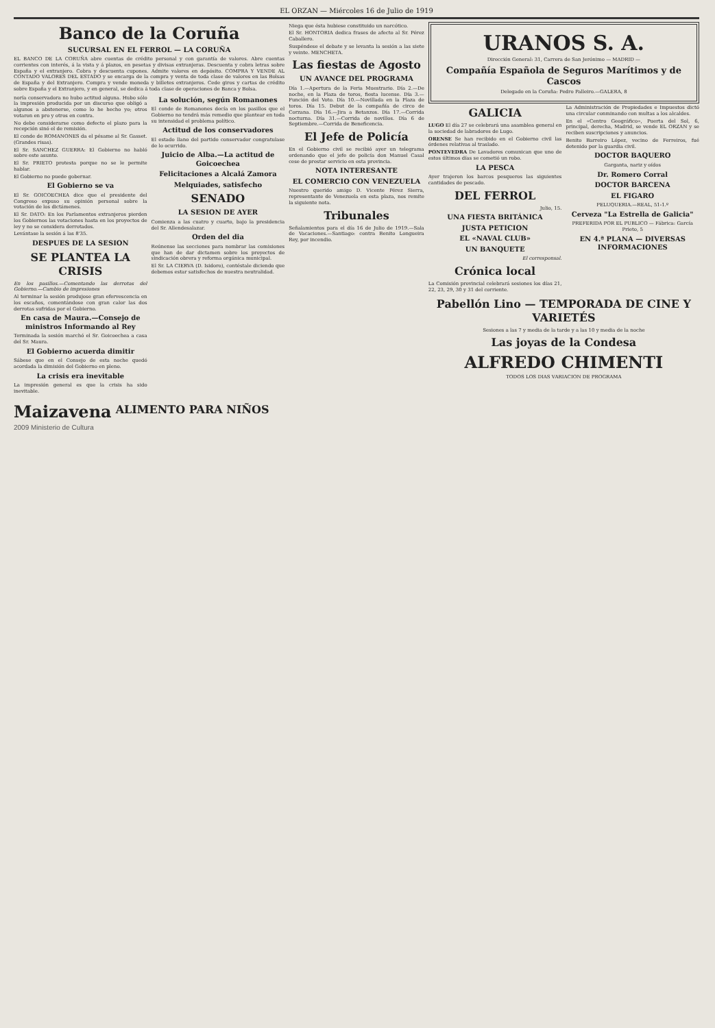EL ORZAN — Miércoles 16 de Julio de 1919
Banco de la Coruña
SUCURSAL EN EL FERROL — LA CORUÑA
EL BANCO DE LA CORUÑA abre cuentas de crédito personal y con garantía de valores. Abre cuentas corrientes con interés, á la vista y á plazos, en pesetas y divisas extranjeras. Descuenta y cobra letras sobre España y el extranjero. Cobra y descuenta cupones. Admite valores en depósito. COMPRA Y VENDE AL CONTADO VALORES DEL ESTADO y se encarga de la compra y venta de toda clase de valores en las Bolsas de España y del Extranjero. Compra y vende moneda y billetes extranjeros. Cede giros y cartas de crédito sobre España y el Extranjero, y en general, se dedica á toda clase de operaciones de Banca y Bolsa.
noría conservadora no hubo actitud alguna. Hubo sólo la impresión producida por un discurso que obligó a algunos a abstenerse, como lo he hecho yo; otros votaron en pro y otros en contra.
No debe considerarse como defecto el plazo para la recepción sinó el de remisión.
El conde de ROMANONES da el pésame al Sr. Gasset. (Grandes risas).
El Sr. SANCHEZ GUERRA: El Gobierno no habló sobre este asunto.
El Sr. PRIETO protesta porque no se le permite hablar.
El Gobierno no puede gobernar.
El Gobierno se va
El Sr. GOICOECHEA dice que el presidente del Congreso expuso su opinión personal sobre la votación de los dictámenes.
El Sr. DATO: En los Parlamentos extranjeros pierden los Gobiernos las votaciones hasta en los proyectos de ley y no se considera derrotados.
Levántase la sesión á las 8'35.
DESPUES DE LA SESION
SE PLANTEA LA CRISIS
En los pasillos.—Comentando las derrotas del Gobierno.—Cambio de impresiones
Al terminar la sesión produjose gran efervescencia en los escaños, comentándose con gran calor las dos derrotas sufridas por el Gobierno.
En casa de Maura.—Consejo de ministros Informando al Rey
Terminada la sesión marchó el Sr. Goicoechea a casa del Sr. Maura.
El Gobierno acuerda dimitir
Sábese que en el Consejo de esta noche quedó acordada la dimisión del Gobierno en pleno.
La crisis era inevitable
La impresión general es que la crisis ha sido inevitable.
La solución, según Romanones
El conde de Romanones decía en los pasillos que el Gobierno no tendrá más remedio que plantear en toda su intensidad el problema político.
Actitud de los conservadores
El estado llano del partido conservador congratulase de lo ocurrido.
Juicio de Alba.—La actitud de Goicoechea
Felicitaciones a Alcalá Zamora
Melquiades, satisfecho
SENADO
LA SESION DE AYER
Comienza a las cuatro y cuarto, bajo la presidencia del Sr. Allendesalazar.
Orden del dia
Reúnense las secciones para nombrar las comisiones que han de dar dictamen sobre los proyectos de sindicación obrera y reforma orgánica municipal.
El Sr. LA CIERVA (D. Isidoro), contéstale diciendo que debemos estar satisfechos de nuestra neutralidad.
Niega que ésta hubiese constituido un narcótico.
El Sr. HONTORIA dedica frases de afecto al Sr. Pérez Caballero.
Suspéndese el debate y se levanta la sesión a las siete y veinte. MENCHETA.
Las fiestas de Agosto
UN AVANCE DEL PROGRAMA
Día 1.—Apertura de la Feria Muestrario. Día 2.—De noche, en la Plaza de toros, fiesta lucense. Día 3.—Función del Voto. Día 10.—Novillada en la Plaza de toros. Día 15. Debut de la compañía de circo de Corzana. Día 16.—Jira a Betanzos. Día 17.—Corrida nocturna. Día 31.—Corrida de novillos. Día 6 de Septiembre.—Corrida de Beneficencia.
El Jefe de Policía
En el Gobierno civil se recibió ayer un telegrama ordenando que el jefe de policía don Manuel Casal cese de prestar servicio en esta provincia.
NOTA INTERESANTE
EL COMERCIO CON VENEZUELA
Nuestro querido amigo D. Vicente Pérez Sierra, representante de Venezuela en esta plaza, nos remite la siguiente nota.
Tribunales
Señalamientos para el día 16 de Julio de 1919.—Sala de Vacaciones.—Santiago: contra Benito Longueira Rey, por incendio.
URANOS S. A.
Dirección General: 31, Carrera de San Jerónimo — MADRID —
Compañía Española de Seguros Marítimos y de Cascos
Delegado en la Coruña: Pedro Palleiro.—GALERA, 8
GALICIA
LUGO El día 27 se celebrará una asamblea general en la sociedad de labradores de Lugo.
ORENSE Se han recibido en el Gobierno civil las órdenes relativas al traslado.
PONTEVEDRA De Lavadores comunican que uno de estos últimos días se cometió un robo.
LA PESCA
Ayer trajeron los barcos pesqueros las siguientes cantidades de pescado.
DEL FERROL
Julio, 15.
UNA FIESTA BRITÁNICA
JUSTA PETICION
EL «NAVAL CLUB»
UN BANQUETE
El corresponsal.
Crónica local
La Comisión provincial celebrará sesiones los días 21, 22, 23, 29, 30 y 31 del corriente.
La Administración de Propiedades e Impuestos dictó una circular conminando con multas a los alcaldes.
En el «Centro Geográfico», Puerta del Sol, 6, principal, derecha, Madrid, se vende EL ORZAN y se reciben suscripciones y anuncios.
Benito Barreiro López, vecino de Ferreiros, fué detenido por la guardia civil.
DOCTOR BAQUERO
Garganta, nariz y oídos
Dr. Romero Corral
DOCTOR BARCENA
EL FIGARO
PELUQUERIA.—REAL, 51-1.º
Cerveza "La Estrella de Galicia"
PREFERIDA POR EL PUBLICO — Fábrica: García Prieto, 5
EN 4.ª PLANA — DIVERSAS INFORMACIONES
Pabellón Lino — TEMPORADA DE CINE Y VARIETÉS
Sesiones a las 7 y media de la tarde y a las 10 y media de la noche
Las joyas de la Condesa
ALFREDO CHIMENTI
TODOS LOS DIAS VARIACION DE PROGRAMA
Maizavena
ALIMENTO PARA NIÑOS
2009 Ministerio de Cultura